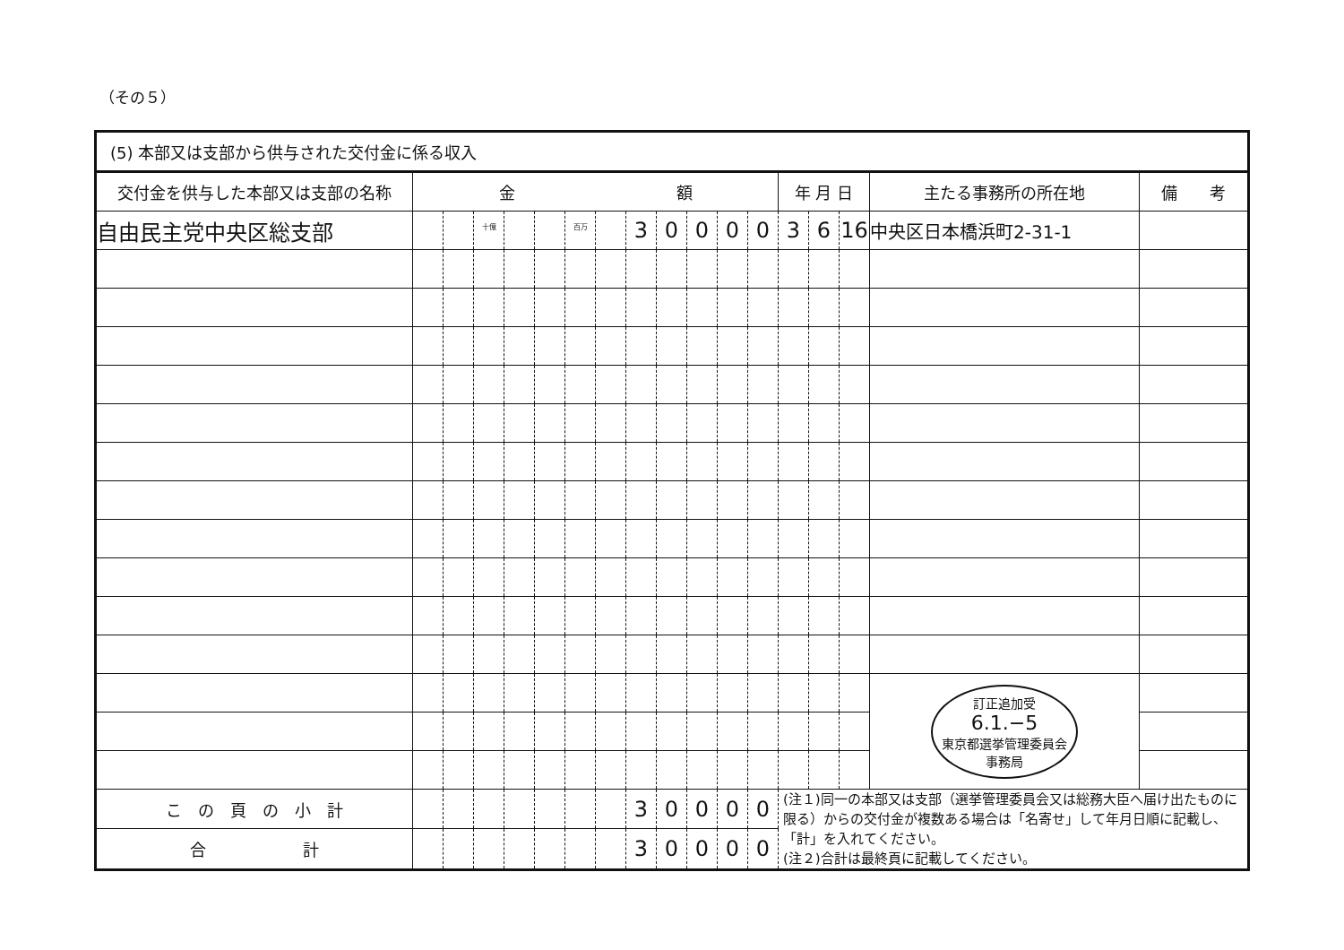（その５）
| (5) 本部又は支部から供与された交付金に係る収入 | | | | | | | | | | | | | | | | | |
| --- | --- | --- | --- | --- | --- | --- | --- | --- | --- | --- | --- | --- | --- | --- | --- | --- | --- |
| 交付金を供与した本部又は支部の名称 | 金 額 | | | | | | | | | | | | 年 月 日 | | | 主たる事務所の所在地 | 備 考 |
| 自由民主党中央区総支部 | | | <sup>十億</sup> | | | <sup>百万</sup> | | 3 | 0 | 0 | 0 | 0 | 3 | 6 | 16 | 中央区日本橋浜町2-31-1 | |
| | | | | | | | | | | | | | | | | 訂正追加受 6.1.−5 東京都選挙管理委員会 事務局 | |
| こ の 頁 の 小 計 | | | | | | | | 3 | 0 | 0 | 0 | 0 | (注１)同一の本部又は支部（選挙管理委員会又は総務大臣へ届け出たものに限る）からの交付金が複数ある場合は「名寄せ」して年月日順に記載し、「計」を入れてください。 (注２)合計は最終頁に記載してください。 | | | | |
| 合 計 | | | | | | | | 3 | 0 | 0 | 0 | 0 | | | | | |